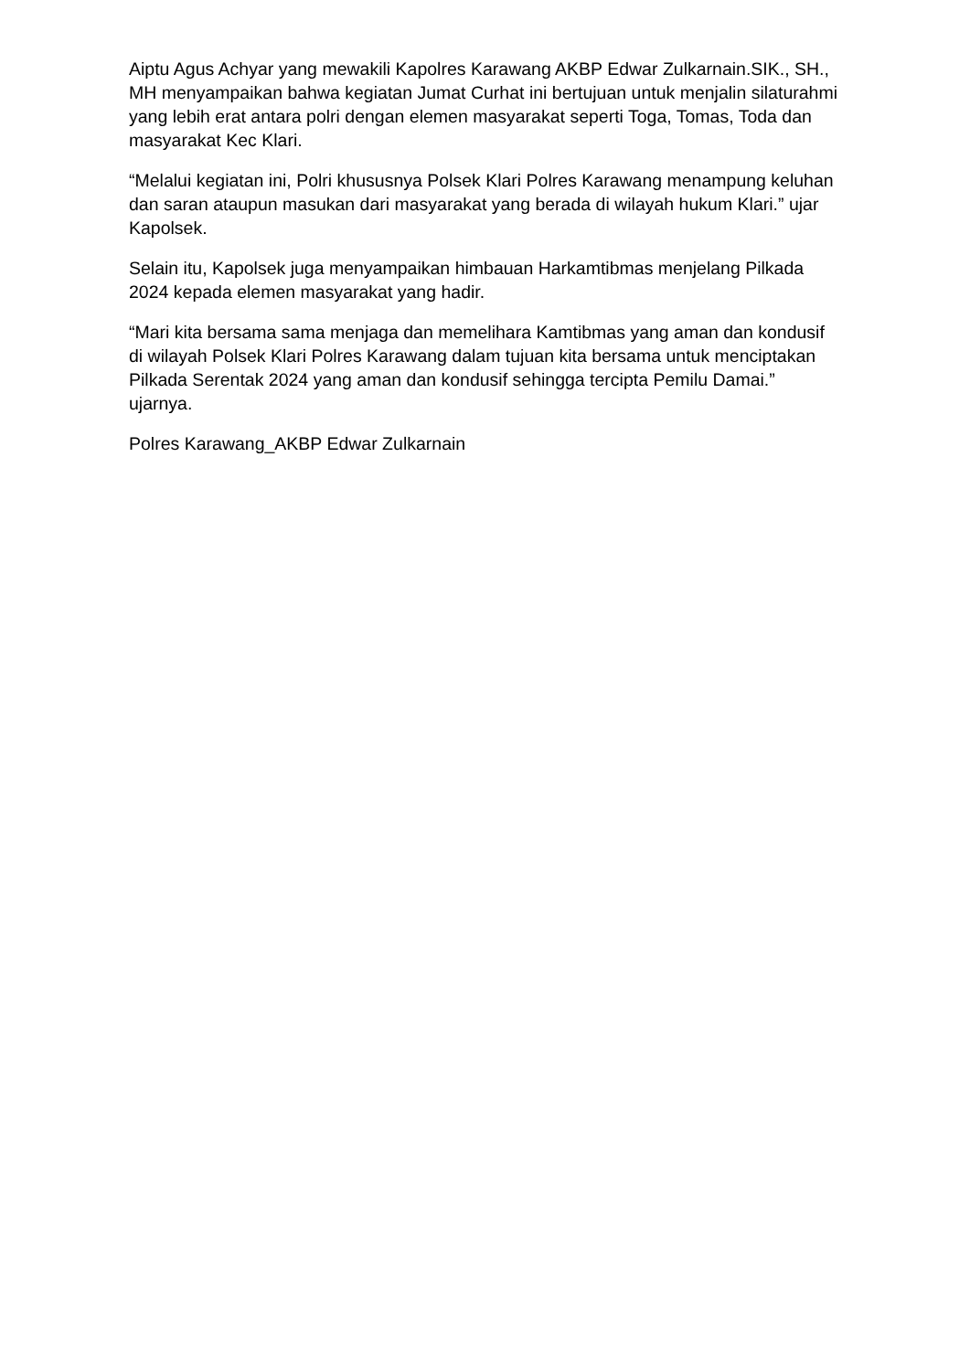Aiptu Agus Achyar yang mewakili Kapolres Karawang AKBP Edwar Zulkarnain.SIK., SH., MH menyampaikan bahwa kegiatan Jumat Curhat ini bertujuan untuk menjalin silaturahmi yang lebih erat antara polri dengan elemen masyarakat seperti Toga, Tomas, Toda dan masyarakat Kec Klari.
“Melalui kegiatan ini, Polri khususnya Polsek Klari Polres Karawang menampung keluhan dan saran ataupun masukan dari masyarakat yang berada di wilayah hukum Klari.” ujar Kapolsek.
Selain itu, Kapolsek juga menyampaikan himbauan Harkamtibmas menjelang Pilkada 2024 kepada elemen masyarakat yang hadir.
“Mari kita bersama sama menjaga dan memelihara Kamtibmas yang aman dan kondusif di wilayah Polsek Klari Polres Karawang dalam tujuan kita bersama untuk menciptakan Pilkada Serentak 2024 yang aman dan kondusif sehingga tercipta Pemilu Damai.” ujarnya.
Polres Karawang_AKBP Edwar Zulkarnain